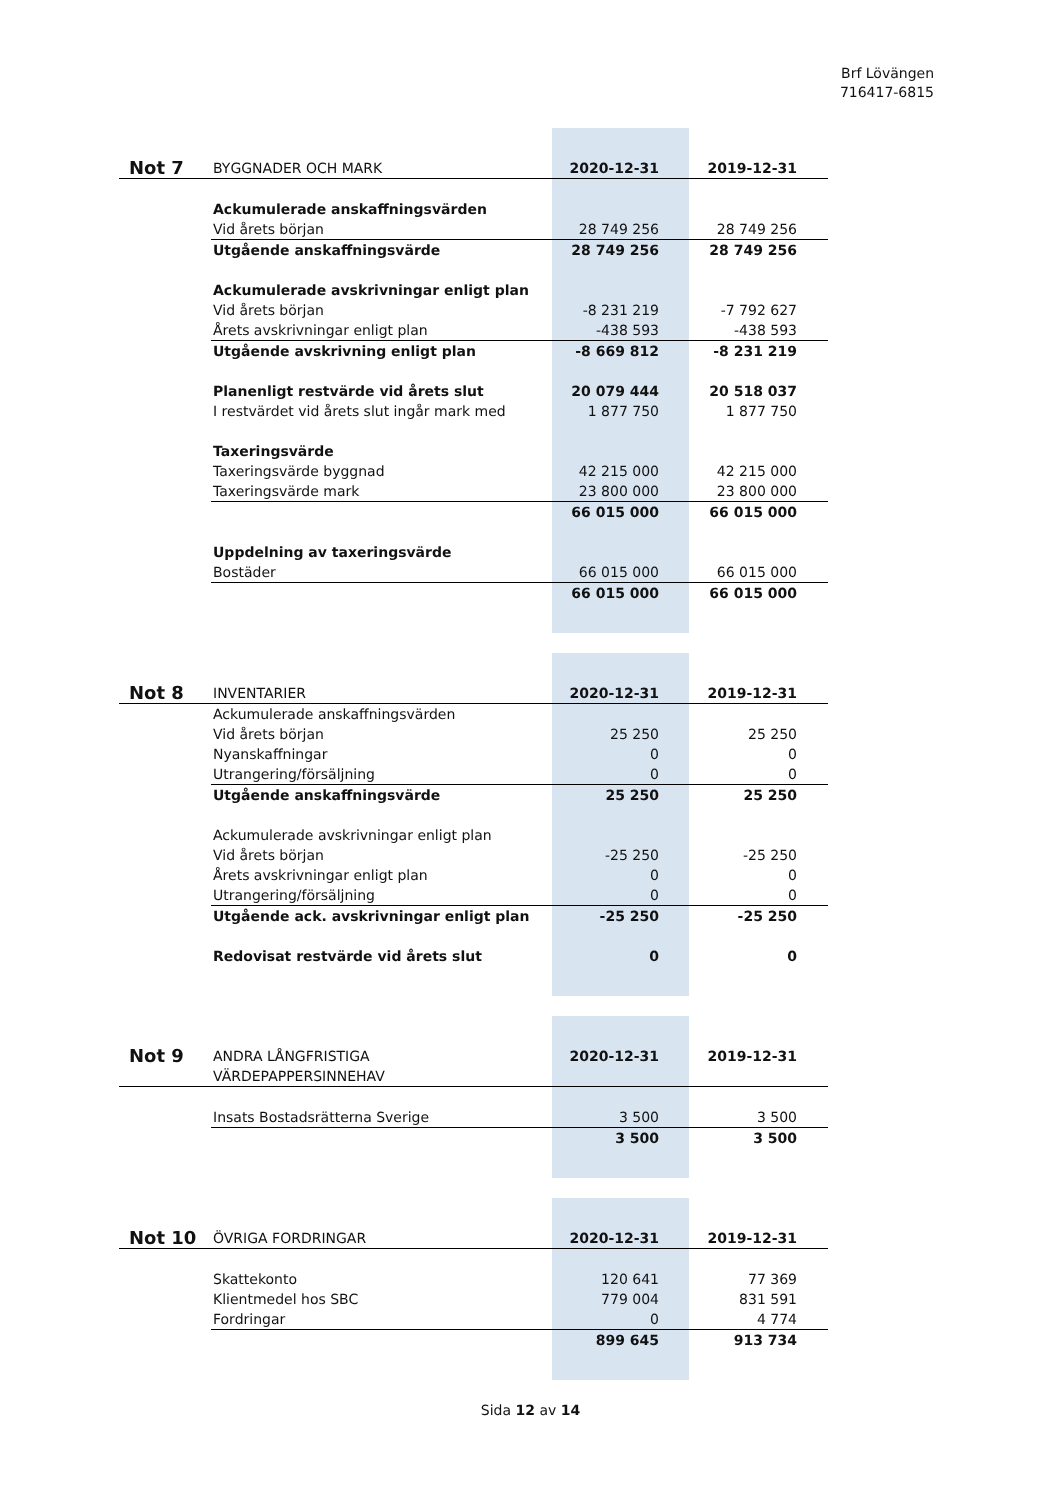Brf Lövängen
716417-6815
| Not 7 | BYGGNADER OCH MARK | 2020-12-31 | 2019-12-31 |
| | Ackumulerade anskaffningsvärden | | |
| | Vid årets början | 28 749 256 | 28 749 256 |
| | Utgående anskaffningsvärde | 28 749 256 | 28 749 256 |
| | Ackumulerade avskrivningar enligt plan | | |
| | Vid årets början | -8 231 219 | -7 792 627 |
| | Årets avskrivningar enligt plan | -438 593 | -438 593 |
| | Utgående avskrivning enligt plan | -8 669 812 | -8 231 219 |
| | Planenligt restvärde vid årets slut | 20 079 444 | 20 518 037 |
| | I restvärdet vid årets slut ingår mark med | 1 877 750 | 1 877 750 |
| | Taxeringsvärde | | |
| | Taxeringsvärde byggnad | 42 215 000 | 42 215 000 |
| | Taxeringsvärde mark | 23 800 000 | 23 800 000 |
| | | 66 015 000 | 66 015 000 |
| | Uppdelning av taxeringsvärde | | |
| | Bostäder | 66 015 000 | 66 015 000 |
| | | 66 015 000 | 66 015 000 |
| Not 8 | INVENTARIER | 2020-12-31 | 2019-12-31 |
| | Ackumulerade anskaffningsvärden | | |
| | Vid årets början | 25 250 | 25 250 |
| | Nyanskaffningar | 0 | 0 |
| | Utrangering/försäljning | 0 | 0 |
| | Utgående anskaffningsvärde | 25 250 | 25 250 |
| | Ackumulerade avskrivningar enligt plan | | |
| | Vid årets början | -25 250 | -25 250 |
| | Årets avskrivningar enligt plan | 0 | 0 |
| | Utrangering/försäljning | 0 | 0 |
| | Utgående ack. avskrivningar enligt plan | -25 250 | -25 250 |
| | Redovisat restvärde vid årets slut | 0 | 0 |
| Not 9 | ANDRA LÅNGFRISTIGA VÄRDEPAPPERSINNEHAV | 2020-12-31 | 2019-12-31 |
| | Insats Bostadsrätterna Sverige | 3 500 | 3 500 |
| | | 3 500 | 3 500 |
| Not 10 | ÖVRIGA FORDRINGAR | 2020-12-31 | 2019-12-31 |
| | Skattekonto | 120 641 | 77 369 |
| | Klientmedel hos SBC | 779 004 | 831 591 |
| | Fordringar | 0 | 4 774 |
| | | 899 645 | 913 734 |
Sida 12 av 14